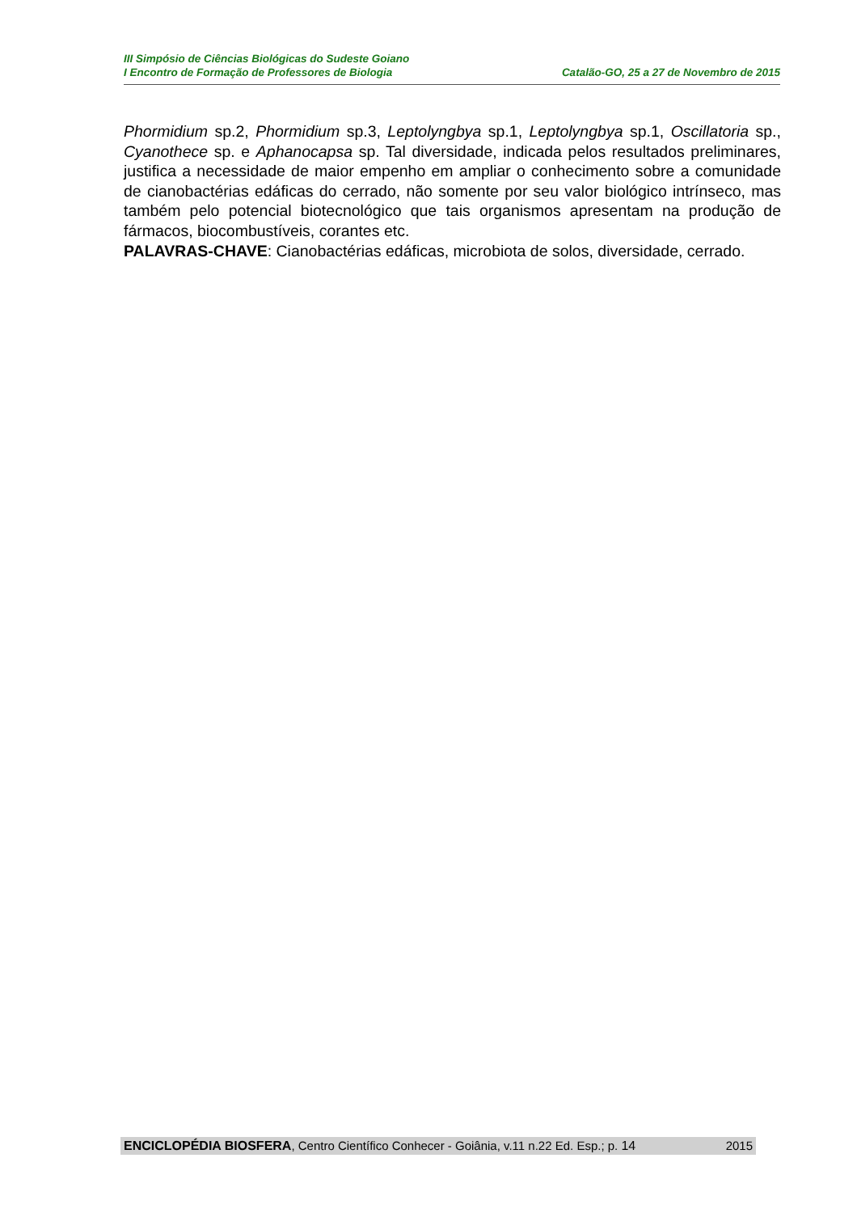III Simpósio de Ciências Biológicas do Sudeste Goiano
I Encontro de Formação de Professores de Biologia Catalão-GO, 25 a 27 de Novembro de 2015
Phormidium sp.2, Phormidium sp.3, Leptolyngbya sp.1, Leptolyngbya sp.1, Oscillatoria sp., Cyanothece sp. e Aphanocapsa sp. Tal diversidade, indicada pelos resultados preliminares, justifica a necessidade de maior empenho em ampliar o conhecimento sobre a comunidade de cianobactérias edáficas do cerrado, não somente por seu valor biológico intrínseco, mas também pelo potencial biotecnológico que tais organismos apresentam na produção de fármacos, biocombustíveis, corantes etc.
PALAVRAS-CHAVE: Cianobactérias edáficas, microbiota de solos, diversidade, cerrado.
ENCICLOPÉDIA BIOSFERA, Centro Científico Conhecer - Goiânia, v.11 n.22 Ed. Esp.; p. 14 2015